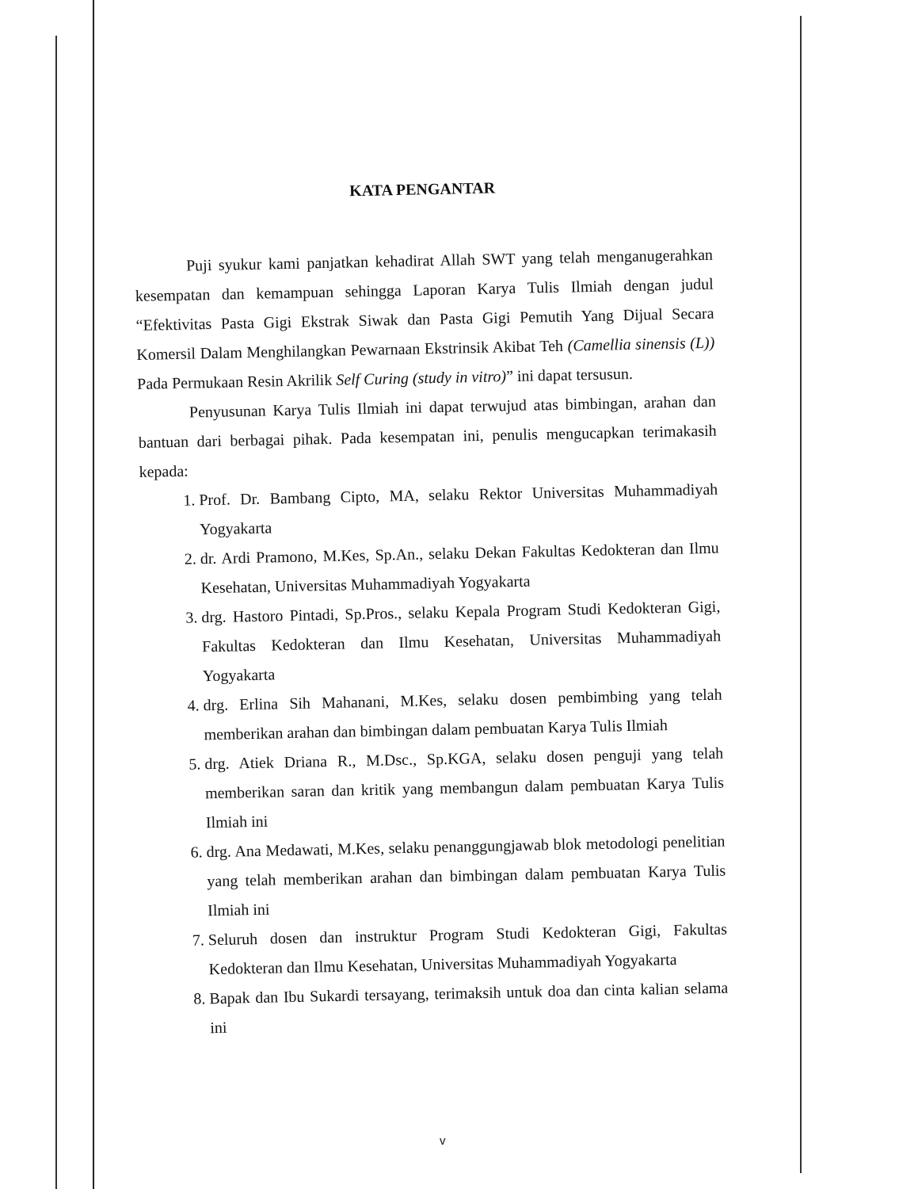KATA PENGANTAR
Puji syukur kami panjatkan kehadirat Allah SWT yang telah menganugerahkan kesempatan dan kemampuan sehingga Laporan Karya Tulis Ilmiah dengan judul “Efektivitas Pasta Gigi Ekstrak Siwak dan Pasta Gigi Pemutih Yang Dijual Secara Komersil Dalam Menghilangkan Pewarnaan Ekstrinsik Akibat Teh (Camellia sinensis (L)) Pada Permukaan Resin Akrilik Self Curing (study in vitro)” ini dapat tersusun.
Penyusunan Karya Tulis Ilmiah ini dapat terwujud atas bimbingan, arahan dan bantuan dari berbagai pihak. Pada kesempatan ini, penulis mengucapkan terimakasih kepada:
1. Prof. Dr. Bambang Cipto, MA, selaku Rektor Universitas Muhammadiyah Yogyakarta
2. dr. Ardi Pramono, M.Kes, Sp.An., selaku Dekan Fakultas Kedokteran dan Ilmu Kesehatan, Universitas Muhammadiyah Yogyakarta
3. drg. Hastoro Pintadi, Sp.Pros., selaku Kepala Program Studi Kedokteran Gigi, Fakultas Kedokteran dan Ilmu Kesehatan, Universitas Muhammadiyah Yogyakarta
4. drg. Erlina Sih Mahanani, M.Kes, selaku dosen pembimbing yang telah memberikan arahan dan bimbingan dalam pembuatan Karya Tulis Ilmiah
5. drg. Atiek Driana R., M.Dsc., Sp.KGA, selaku dosen penguji yang telah memberikan saran dan kritik yang membangun dalam pembuatan Karya Tulis Ilmiah ini
6. drg. Ana Medawati, M.Kes, selaku penanggungjawab blok metodologi penelitian yang telah memberikan arahan dan bimbingan dalam pembuatan Karya Tulis Ilmiah ini
7. Seluruh dosen dan instruktur Program Studi Kedokteran Gigi, Fakultas Kedokteran dan Ilmu Kesehatan, Universitas Muhammadiyah Yogyakarta
8. Bapak dan Ibu Sukardi tersayang, terimaksih untuk doa dan cinta kalian selama ini
v